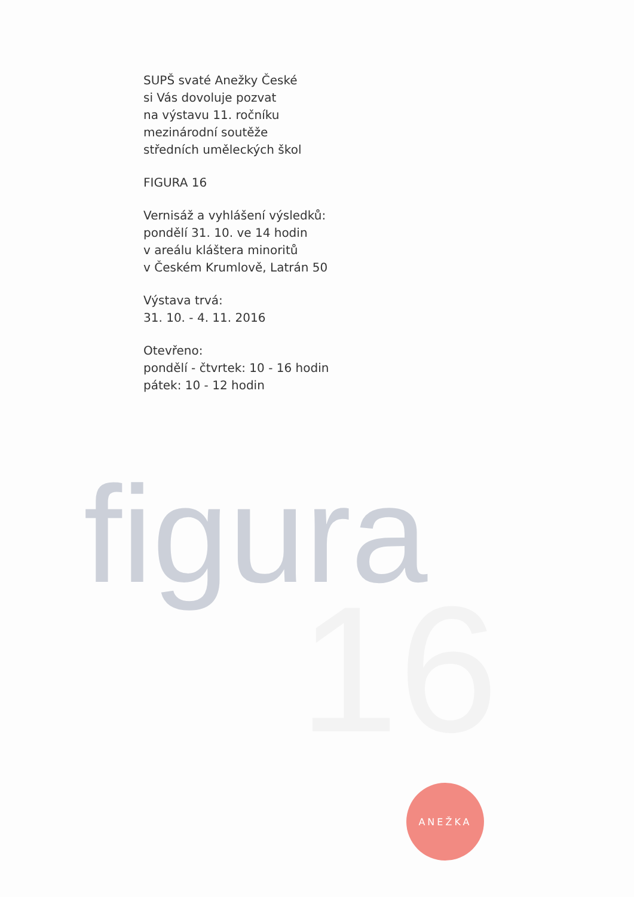SUPŠ svaté Anežky České
si Vás dovoluje pozvat
na výstavu 11. ročníku
mezinárodní soutěže
středních uměleckých škol
FIGURA 16
Vernisáž a vyhlášení výsledků:
pondělí 31. 10. ve 14 hodin
v areálu kláštera minoritů
v Českém Krumlově, Latrán 50
Výstava trvá:
31. 10. - 4. 11. 2016
Otevřeno:
pondělí - čtvrtek: 10 - 16 hodin
pátek: 10 - 12 hodin
figura
16
ANEŽKA